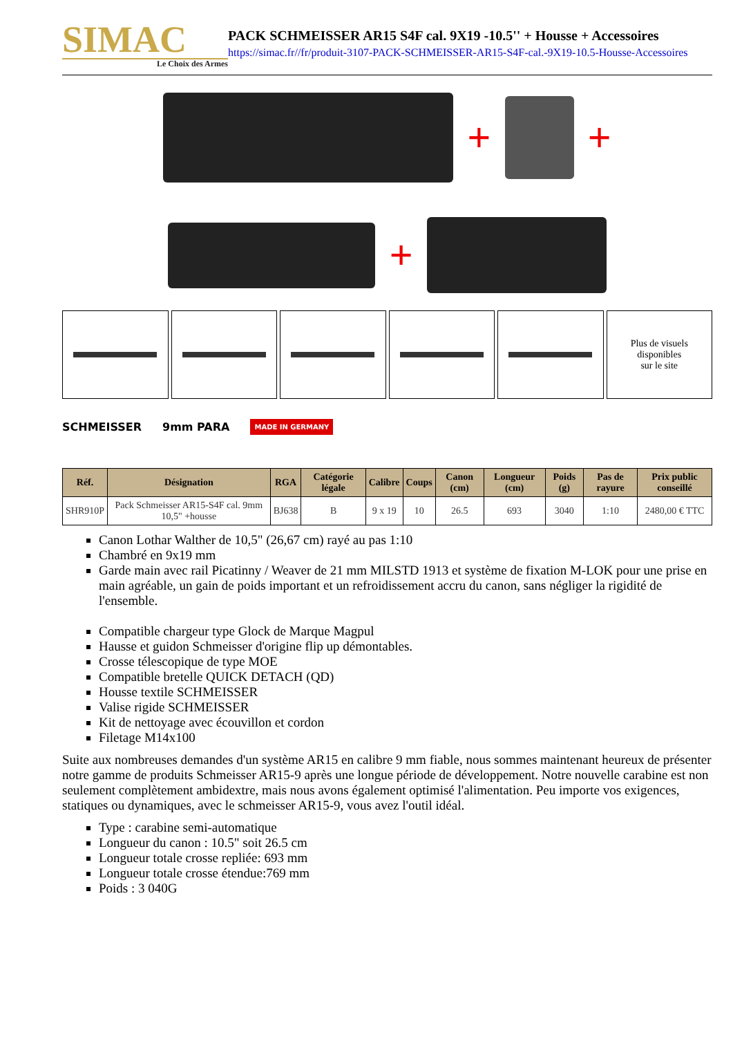SIMAC
Le Choix des Armes
PACK SCHMEISSER AR15 S4F cal. 9X19 -10.5'' + Housse + Accessoires
https://simac.fr//fr/produit-3107-PACK-SCHMEISSER-AR15-S4F-cal.-9X19-10.5-Housse-Accessoires
+
+
+
Plus de visuels
disponibles
sur le site
SCHMEISSER 9mm PARA MADE IN GERMANY
| Réf. | Désignation | RGA | Catégorie légale | Calibre | Coups | Canon (cm) | Longueur (cm) | Poids (g) | Pas de rayure | Prix public conseillé |
| --- | --- | --- | --- | --- | --- | --- | --- | --- | --- | --- |
| SHR910P | Pack Schmeisser AR15-S4F cal. 9mm 10,5" +housse | BJ638 | B | 9 x 19 | 10 | 26.5 | 693 | 3040 | 1:10 | 2480,00 € TTC |
Canon Lothar Walther de 10,5" (26,67 cm) rayé au pas 1:10
Chambré en 9x19 mm
Garde main avec rail Picatinny / Weaver de 21 mm MILSTD 1913 et système de fixation M-LOK pour une prise en main agréable, un gain de poids important et un refroidissement accru du canon, sans négliger la rigidité de l'ensemble.
Compatible chargeur type Glock de Marque Magpul
Hausse et guidon Schmeisser d'origine flip up démontables.
Crosse télescopique de type MOE
Compatible bretelle QUICK DETACH (QD)
Housse textile SCHMEISSER
Valise rigide SCHMEISSER
Kit de nettoyage avec écouvillon et cordon
Filetage M14x100
Suite aux nombreuses demandes d'un système AR15 en calibre 9 mm fiable, nous sommes maintenant heureux de présenter notre gamme de produits Schmeisser AR15-9 après une longue période de développement. Notre nouvelle carabine est non seulement complètement ambidextre, mais nous avons également optimisé l'alimentation. Peu importe vos exigences, statiques ou dynamiques, avec le schmeisser AR15-9, vous avez l'outil idéal.
Type : carabine semi-automatique
Longueur du canon : 10.5" soit 26.5 cm
Longueur totale crosse repliée: 693 mm
Longueur totale crosse étendue:769 mm
Poids : 3 040G